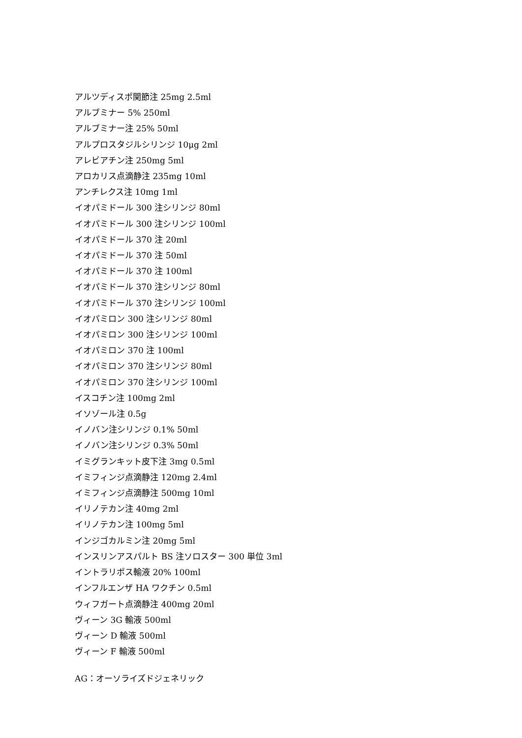アルツディスポ関節注 25mg 2.5ml
アルブミナー 5% 250ml
アルブミナー注 25% 50ml
アルプロスタジルシリンジ 10μg 2ml
アレビアチン注 250mg 5ml
アロカリス点滴静注 235mg 10ml
アンチレクス注 10mg 1ml
イオパミドール 300 注シリンジ 80ml
イオパミドール 300 注シリンジ 100ml
イオパミドール 370 注 20ml
イオパミドール 370 注 50ml
イオパミドール 370 注 100ml
イオパミドール 370 注シリンジ 80ml
イオパミドール 370 注シリンジ 100ml
イオパミロン 300 注シリンジ 80ml
イオパミロン 300 注シリンジ 100ml
イオパミロン 370 注 100ml
イオパミロン 370 注シリンジ 80ml
イオパミロン 370 注シリンジ 100ml
イスコチン注 100mg 2ml
イソゾール注 0.5g
イノバン注シリンジ 0.1% 50ml
イノバン注シリンジ 0.3% 50ml
イミグランキット皮下注 3mg 0.5ml
イミフィンジ点滴静注 120mg 2.4ml
イミフィンジ点滴静注 500mg 10ml
イリノテカン注 40mg 2ml
イリノテカン注 100mg 5ml
インジゴカルミン注 20mg 5ml
インスリンアスパルト BS 注ソロスター 300 単位 3ml
イントラリポス輸液 20% 100ml
インフルエンザ HA ワクチン 0.5ml
ウィフガート点滴静注 400mg 20ml
ヴィーン 3G 輸液 500ml
ヴィーン D 輸液 500ml
ヴィーン F 輸液 500ml
AG：オーソライズドジェネリック